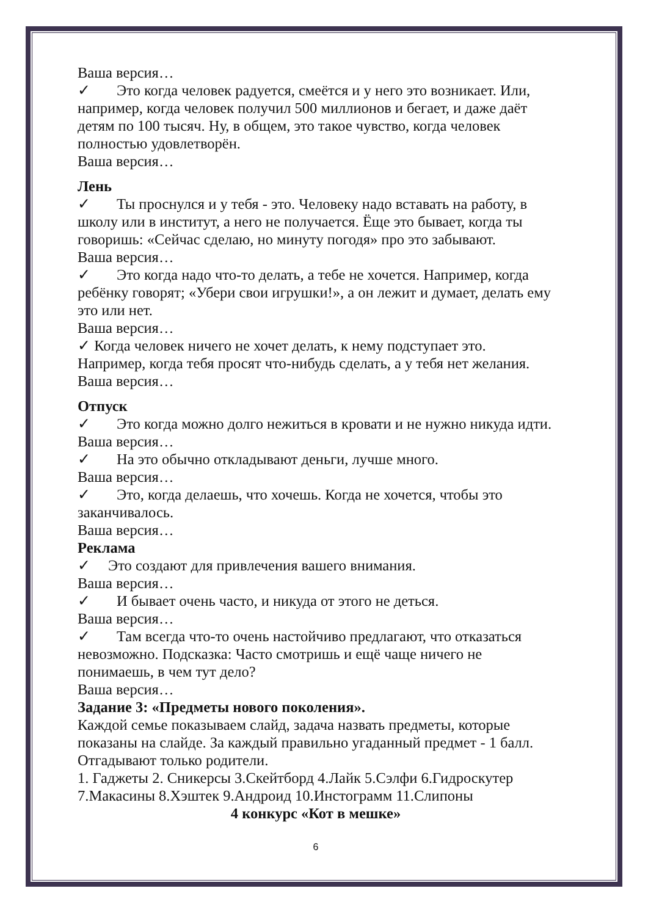Ваша версия…
✓ Это когда человек радуется, смеётся и у него это возникает. Или, например, когда человек получил 500 миллионов и бегает, и даже даёт детям по 100 тысяч. Ну, в общем, это такое чувство, когда человек полностью удовлетворён.
Ваша версия…
Лень
✓ Ты проснулся и у тебя - это. Человеку надо вставать на работу, в школу или в институт, а него не получается. Ёще это бывает, когда ты говоришь: «Сейчас сделаю, но минуту погодя» про это забывают.
Ваша версия…
✓ Это когда надо что-то делать, а тебе не хочется. Например, когда ребёнку говорят; «Убери свои игрушки!», а он лежит и думает, делать ему это или нет.
Ваша версия…
✓ Когда человек ничего не хочет делать, к нему подступает это. Например, когда тебя просят что-нибудь сделать, а у тебя нет желания.
Ваша версия…
Отпуск
✓ Это когда можно долго нежиться в кровати и не нужно никуда идти.
Ваша версия…
✓ На это обычно откладывают деньги, лучше много.
Ваша версия…
✓ Это, когда делаешь, что хочешь. Когда не хочется, чтобы это заканчивалось.
Ваша версия…
Реклама
✓ Это создают для привлечения вашего внимания.
Ваша версия…
✓ И бывает очень часто, и никуда от этого не деться.
Ваша версия…
✓ Там всегда что-то очень настойчиво предлагают, что отказаться невозможно. Подсказка: Часто смотришь и ещё чаще ничего не понимаешь, в чем тут дело?
Ваша версия…
Задание 3: «Предметы нового поколения».
Каждой семье показываем слайд, задача назвать предметы, которые показаны на слайде. За каждый правильно угаданный предмет - 1 балл. Отгадывают только родители.
1. Гаджеты 2. Сникерсы 3.Скейтборд 4.Лайк 5.Сэлфи 6.Гидроскутер 7.Макасины 8.Хэштек 9.Андроид 10.Инстограмм 11.Слипоны
4 конкурс «Кот в мешке»
6